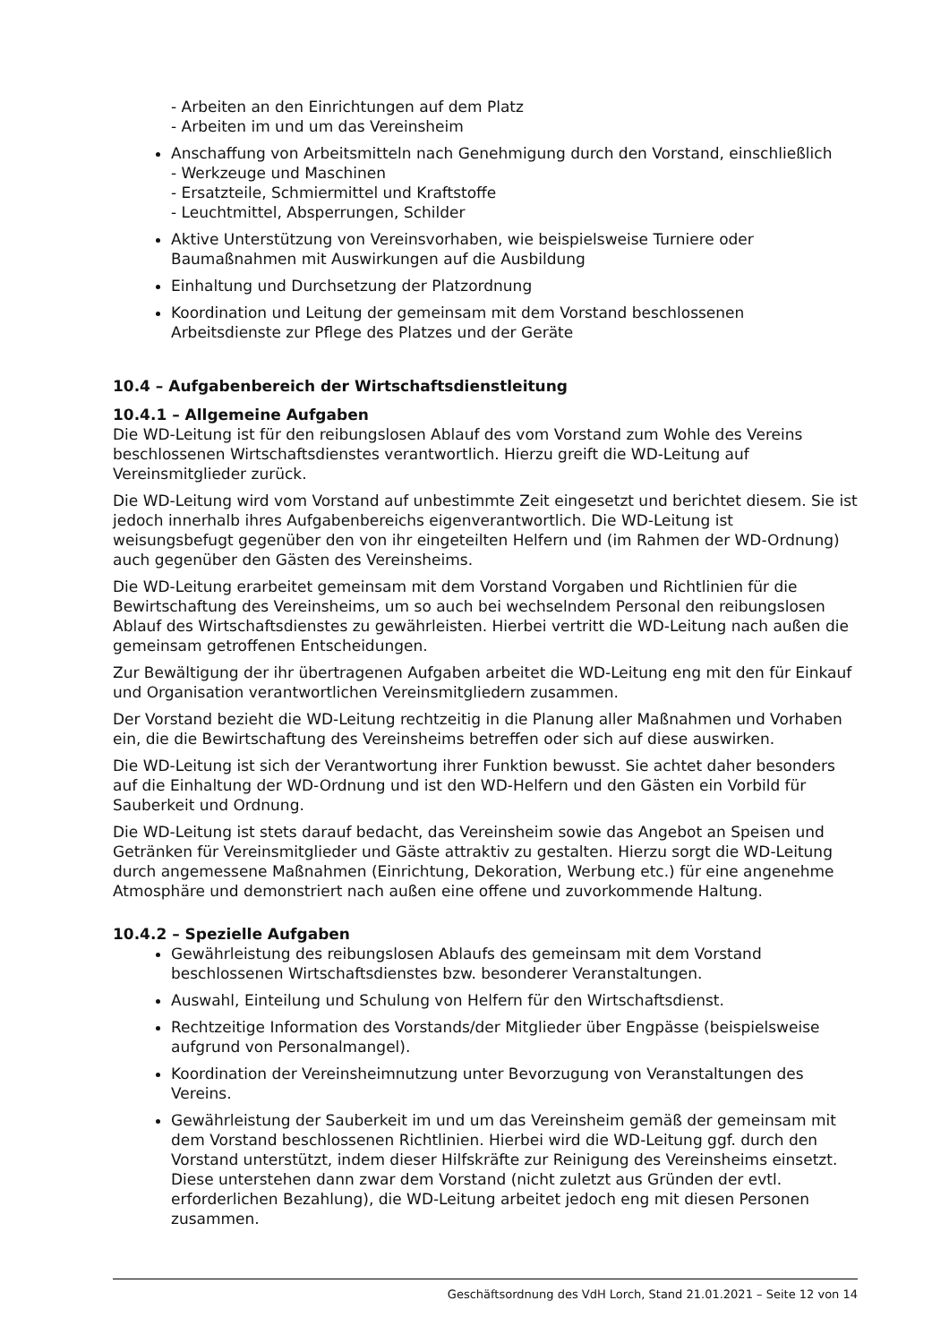- Arbeiten an den Einrichtungen auf dem Platz
- Arbeiten im und um das Vereinsheim
Anschaffung von Arbeitsmitteln nach Genehmigung durch den Vorstand, einschließlich
- Werkzeuge und Maschinen
- Ersatzteile, Schmiermittel und Kraftstoffe
- Leuchtmittel, Absperrungen, Schilder
Aktive Unterstützung von Vereinsvorhaben, wie beispielsweise Turniere oder Baumaßnahmen mit Auswirkungen auf die Ausbildung
Einhaltung und Durchsetzung der Platzordnung
Koordination und Leitung der gemeinsam mit dem Vorstand beschlossenen Arbeitsdienste zur Pflege des Platzes und der Geräte
10.4 – Aufgabenbereich der Wirtschaftsdienstleitung
10.4.1 – Allgemeine Aufgaben
Die WD-Leitung ist für den reibungslosen Ablauf des vom Vorstand zum Wohle des Vereins beschlossenen Wirtschaftsdienstes verantwortlich. Hierzu greift die WD-Leitung auf Vereinsmitglieder zurück.
Die WD-Leitung wird vom Vorstand auf unbestimmte Zeit eingesetzt und berichtet diesem. Sie ist jedoch innerhalb ihres Aufgabenbereichs eigenverantwortlich. Die WD-Leitung ist weisungsbefugt gegenüber den von ihr eingeteilten Helfern und (im Rahmen der WD-Ordnung) auch gegenüber den Gästen des Vereinsheims.
Die WD-Leitung erarbeitet gemeinsam mit dem Vorstand Vorgaben und Richtlinien für die Bewirtschaftung des Vereinsheims, um so auch bei wechselndem Personal den reibungslosen Ablauf des Wirtschaftsdienstes zu gewährleisten. Hierbei vertritt die WD-Leitung nach außen die gemeinsam getroffenen Entscheidungen.
Zur Bewältigung der ihr übertragenen Aufgaben arbeitet die WD-Leitung eng mit den für Einkauf und Organisation verantwortlichen Vereinsmitgliedern zusammen.
Der Vorstand bezieht die WD-Leitung rechtzeitig in die Planung aller Maßnahmen und Vorhaben ein, die die Bewirtschaftung des Vereinsheims betreffen oder sich auf diese auswirken.
Die WD-Leitung ist sich der Verantwortung ihrer Funktion bewusst. Sie achtet daher besonders auf die Einhaltung der WD-Ordnung und ist den WD-Helfern und den Gästen ein Vorbild für Sauberkeit und Ordnung.
Die WD-Leitung ist stets darauf bedacht, das Vereinsheim sowie das Angebot an Speisen und Getränken für Vereinsmitglieder und Gäste attraktiv zu gestalten. Hierzu sorgt die WD-Leitung durch angemessene Maßnahmen (Einrichtung, Dekoration, Werbung etc.) für eine angenehme Atmosphäre und demonstriert nach außen eine offene und zuvorkommende Haltung.
10.4.2 – Spezielle Aufgaben
Gewährleistung des reibungslosen Ablaufs des gemeinsam mit dem Vorstand beschlossenen Wirtschaftsdienstes bzw. besonderer Veranstaltungen.
Auswahl, Einteilung und Schulung von Helfern für den Wirtschaftsdienst.
Rechtzeitige Information des Vorstands/der Mitglieder über Engpässe (beispielsweise aufgrund von Personalmangel).
Koordination der Vereinsheimnutzung unter Bevorzugung von Veranstaltungen des Vereins.
Gewährleistung der Sauberkeit im und um das Vereinsheim gemäß der gemeinsam mit dem Vorstand beschlossenen Richtlinien. Hierbei wird die WD-Leitung ggf. durch den Vorstand unterstützt, indem dieser Hilfskräfte zur Reinigung des Vereinsheims einsetzt. Diese unterstehen dann zwar dem Vorstand (nicht zuletzt aus Gründen der evtl. erforderlichen Bezahlung), die WD-Leitung arbeitet jedoch eng mit diesen Personen zusammen.
Geschäftsordnung des VdH Lorch, Stand 21.01.2021 – Seite 12 von 14